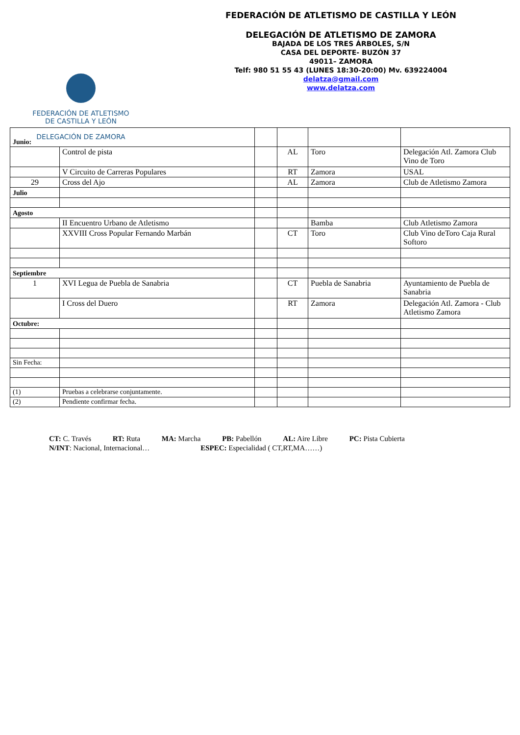FEDERACIÓN DE ATLETISMO
DE CASTILLA Y LEÓN
DELEGACIÓN DE ZAMORA
FEDERACIÓN DE ATLETISMO DE CASTILLA Y LEÓN
DELEGACIÓN DE ATLETISMO DE ZAMORA
BAJADA DE LOS TRES ÁRBOLES, S/N
CASA DEL DEPORTE- BUZÓN 37
49011– ZAMORA
Telf: 980 51 55 43 (LUNES 18:30-20:00) Mv. 639224004
delatza@gmail.com
www.delatza.com
| Junio: | | | | | |
| | Control de pista | | AL | Toro | Delegación Atl. Zamora Club Vino de Toro |
| | V Circuito de Carreras Populares | | RT | Zamora | USAL |
| 29 | Cross del Ajo | | AL | Zamora | Club de Atletismo Zamora |
| Julio | | | | | |
| Agosto | | | | | |
| | II Encuentro Urbano de Atletismo | | | Bamba | Club Atletismo Zamora |
| | XXVIII Cross Popular Fernando Marbán | | CT | Toro | Club Vino deToro Caja Rural Softoro |
| Septiembre | | | | | |
| 1 | XVI Legua de Puebla de Sanabria | | CT | Puebla de Sanabria | Ayuntamiento de Puebla de Sanabria |
| | I Cross del Duero | | RT | Zamora | Delegación Atl. Zamora - Club Atletismo Zamora |
| Octubre: | | | | | |
| Sin Fecha: | | | | | |
| (1) | Pruebas a celebrarse conjuntamente. | | | | |
| (2) | Pendiente confirmar fecha. | | | | |
CT: C. Través RT: Ruta MA: Marcha PB: Pabellón AL: Aire Libre PC: Pista Cubierta
N/INT: Nacional, Internacional… ESPEC: Especialidad ( CT,RT,MA……)